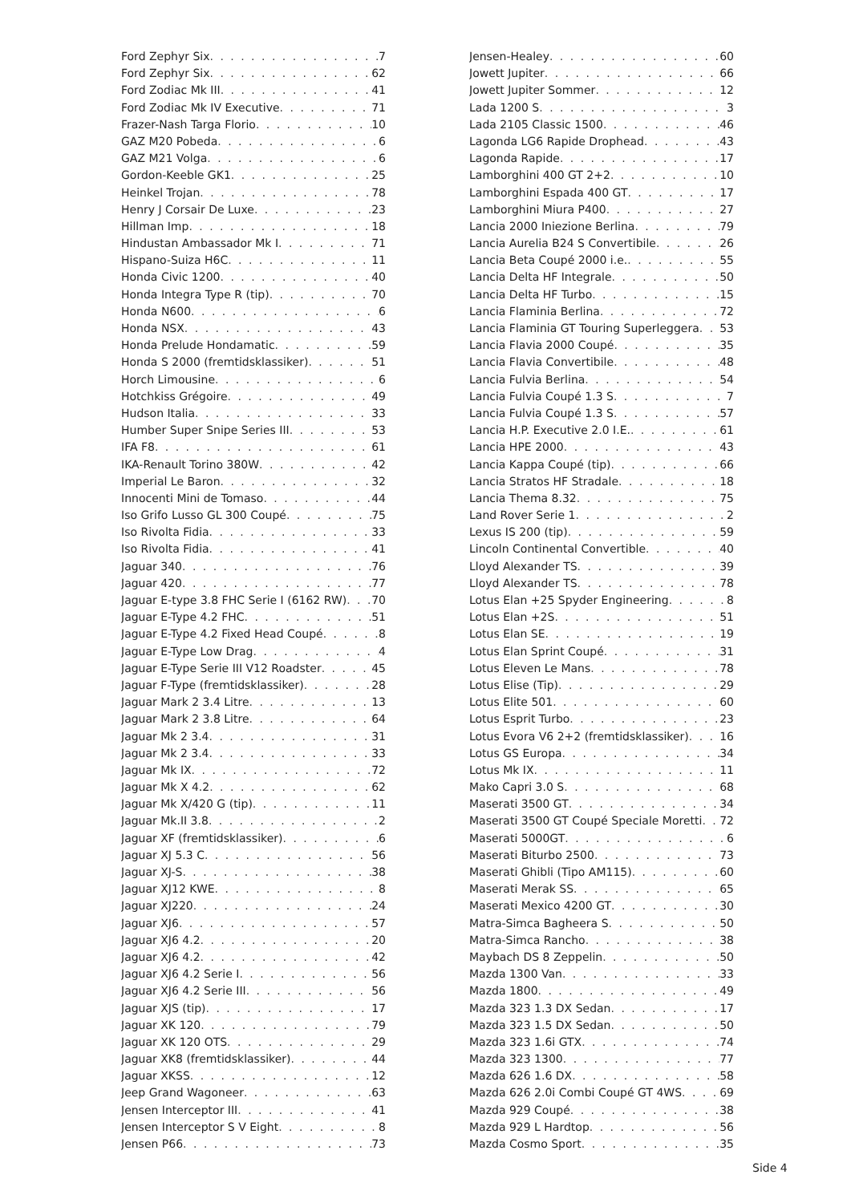Ford Zephyr Six 7
Ford Zephyr Six 62
Ford Zodiac Mk III 41
Ford Zodiac Mk IV Executive 71
Frazer-Nash Targa Florio 10
GAZ M20 Pobeda 6
GAZ M21 Volga 6
Gordon-Keeble GK1 25
Heinkel Trojan 78
Henry J Corsair De Luxe 23
Hillman Imp 18
Hindustan Ambassador Mk I 71
Hispano-Suiza H6C 11
Honda Civic 1200 40
Honda Integra Type R (tip) 70
Honda N600 6
Honda NSX 43
Honda Prelude Hondamatic 59
Honda S 2000 (fremtidsklassiker) 51
Horch Limousine 6
Hotchkiss Grégoire 49
Hudson Italia 33
Humber Super Snipe Series III 53
IFA F8 61
IKA-Renault Torino 380W 42
Imperial Le Baron 32
Innocenti Mini de Tomaso 44
Iso Grifo Lusso GL 300 Coupé 75
Iso Rivolta Fidia 33
Iso Rivolta Fidia 41
Jaguar 340 76
Jaguar 420 77
Jaguar E-type 3.8 FHC Serie I (6162 RW) 70
Jaguar E-Type 4.2 FHC 51
Jaguar E-Type 4.2 Fixed Head Coupé 8
Jaguar E-Type Low Drag 4
Jaguar E-Type Serie III V12 Roadster 45
Jaguar F-Type (fremtidsklassiker) 28
Jaguar Mark 2 3.4 Litre 13
Jaguar Mark 2 3.8 Litre 64
Jaguar Mk 2 3.4 31
Jaguar Mk 2 3.4 33
Jaguar Mk IX 72
Jaguar Mk X 4.2 62
Jaguar Mk X/420 G (tip) 11
Jaguar Mk.II 3.8 2
Jaguar XF (fremtidsklassiker) 6
Jaguar XJ 5.3 C 56
Jaguar XJ-S 38
Jaguar XJ12 KWE 8
Jaguar XJ220 24
Jaguar XJ6 57
Jaguar XJ6 4.2 20
Jaguar XJ6 4.2 42
Jaguar XJ6 4.2 Serie I 56
Jaguar XJ6 4.2 Serie III 56
Jaguar XJS (tip) 17
Jaguar XK 120 79
Jaguar XK 120 OTS 29
Jaguar XK8 (fremtidsklassiker) 44
Jaguar XKSS 12
Jeep Grand Wagoneer 63
Jensen Interceptor III 41
Jensen Interceptor S V Eight 8
Jensen P66 73
Jensen-Healey 60
Jowett Jupiter 66
Jowett Jupiter Sommer 12
Lada 1200 S 3
Lada 2105 Classic 1500 46
Lagonda LG6 Rapide Drophead 43
Lagonda Rapide 17
Lamborghini 400 GT 2+2 10
Lamborghini Espada 400 GT 17
Lamborghini Miura P400 27
Lancia 2000 Iniezione Berlina 79
Lancia Aurelia B24 S Convertibile 26
Lancia Beta Coupé 2000 i.e. 55
Lancia Delta HF Integrale 50
Lancia Delta HF Turbo 15
Lancia Flaminia Berlina 72
Lancia Flaminia GT Touring Superleggera 53
Lancia Flavia 2000 Coupé 35
Lancia Flavia Convertibile 48
Lancia Fulvia Berlina 54
Lancia Fulvia Coupé 1.3 S 7
Lancia Fulvia Coupé 1.3 S 57
Lancia H.P. Executive 2.0 I.E. 61
Lancia HPE 2000 43
Lancia Kappa Coupé (tip) 66
Lancia Stratos HF Stradale 18
Lancia Thema 8.32 75
Land Rover Serie 1 2
Lexus IS 200 (tip) 59
Lincoln Continental Convertible 40
Lloyd Alexander TS 39
Lloyd Alexander TS 78
Lotus Elan +25 Spyder Engineering 8
Lotus Elan +2S 51
Lotus Elan SE 19
Lotus Elan Sprint Coupé 31
Lotus Eleven Le Mans 78
Lotus Elise (Tip) 29
Lotus Elite 501 60
Lotus Esprit Turbo 23
Lotus Evora V6 2+2 (fremtidsklassiker) 16
Lotus GS Europa 34
Lotus Mk IX 11
Mako Capri 3.0 S 68
Maserati 3500 GT 34
Maserati 3500 GT Coupé Speciale Moretti 72
Maserati 5000GT 6
Maserati Biturbo 2500 73
Maserati Ghibli (Tipo AM115) 60
Maserati Merak SS 65
Maserati Mexico 4200 GT 30
Matra-Simca Bagheera S 50
Matra-Simca Rancho 38
Maybach DS 8 Zeppelin 50
Mazda 1300 Van 33
Mazda 1800 49
Mazda 323 1.3 DX Sedan 17
Mazda 323 1.5 DX Sedan 50
Mazda 323 1.6i GTX 74
Mazda 323 1300 77
Mazda 626 1.6 DX 58
Mazda 626 2.0i Combi Coupé GT 4WS 69
Mazda 929 Coupé 38
Mazda 929 L Hardtop 56
Mazda Cosmo Sport 35
Side 4